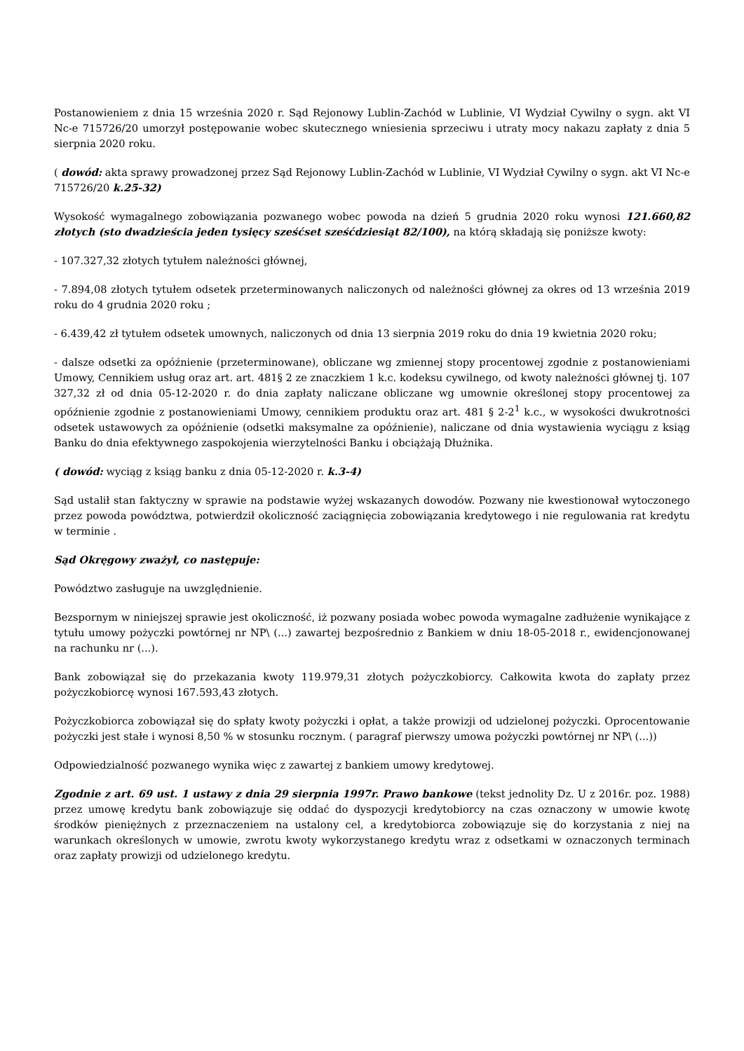Postanowieniem z dnia 15 września 2020 r. Sąd Rejonowy Lublin-Zachód w Lublinie, VI Wydział Cywilny o sygn. akt VI Nc-e 715726/20 umorzył postępowanie wobec skutecznego wniesienia sprzeciwu i utraty mocy nakazu zapłaty z dnia 5 sierpnia 2020 roku.
( dowód: akta sprawy prowadzonej przez Sąd Rejonowy Lublin-Zachód w Lublinie, VI Wydział Cywilny o sygn. akt VI Nc-e 715726/20 k.25-32)
Wysokość wymagalnego zobowiązania pozwanego wobec powoda na dzień 5 grudnia 2020 roku wynosi 121.660,82 złotych (sto dwadzieścia jeden tysięcy sześćset sześćdziesiąt 82/100), na którą składają się poniższe kwoty:
- 107.327,32 złotych tytułem należności głównej,
- 7.894,08 złotych tytułem odsetek przeterminowanych naliczonych od należności głównej za okres od 13 września 2019 roku do 4 grudnia 2020 roku ;
- 6.439,42 zł tytułem odsetek umownych, naliczonych od dnia 13 sierpnia 2019 roku do dnia 19 kwietnia 2020 roku;
- dalsze odsetki za opóźnienie (przeterminowane), obliczane wg zmiennej stopy procentowej zgodnie z postanowieniami Umowy, Cennikiem usług oraz art. art. 481§ 2 ze znaczkiem 1 k.c. kodeksu cywilnego, od kwoty należności głównej tj. 107 327,32 zł od dnia 05-12-2020 r. do dnia zapłaty naliczane obliczane wg umownie określonej stopy procentowej za opóźnienie zgodnie z postanowieniami Umowy, cennikiem produktu oraz art. 481 § 2-2<sup>1</sup> k.c., w wysokości dwukrotności odsetek ustawowych za opóźnienie (odsetki maksymalne za opóźnienie), naliczane od dnia wystawienia wyciągu z ksiąg Banku do dnia efektywnego zaspokojenia wierzytelności Banku i obciążają Dłużnika.
( dowód: wyciąg z ksiąg banku z dnia 05-12-2020 r. k.3-4)
Sąd ustalił stan faktyczny w sprawie na podstawie wyżej wskazanych dowodów. Pozwany nie kwestionował wytoczonego przez powoda powództwa, potwierdził okoliczność zaciągnięcia zobowiązania kredytowego i nie regulowania rat kredytu w terminie .
Sąd Okręgowy zważył, co następuje:
Powództwo zasługuje na uwzględnienie.
Bezspornym w niniejszej sprawie jest okoliczność, iż pozwany posiada wobec powoda wymagalne zadłużenie wynikające z tytułu umowy pożyczki powtórnej nr NP\ (...) zawartej bezpośrednio z Bankiem w dniu 18-05-2018 r., ewidencjonowanej na rachunku nr (...).
Bank zobowiązał się do przekazania kwoty 119.979,31 złotych pożyczkobiorcy. Całkowita kwota do zapłaty przez pożyczkobiorcę wynosi 167.593,43 złotych.
Pożyczkobiorca zobowiązał się do spłaty kwoty pożyczki i opłat, a także prowizji od udzielonej pożyczki. Oprocentowanie pożyczki jest stałe i wynosi 8,50 % w stosunku rocznym. ( paragraf pierwszy umowa pożyczki powtórnej nr NP\ (...))
Odpowiedzialność pozwanego wynika więc z zawartej z bankiem umowy kredytowej.
Zgodnie z art. 69 ust. 1 ustawy z dnia 29 sierpnia 1997r. Prawo bankowe (tekst jednolity Dz. U z 2016r. poz. 1988) przez umowę kredytu bank zobowiązuje się oddać do dyspozycji kredytobiorcy na czas oznaczony w umowie kwotę środków pieniężnych z przeznaczeniem na ustalony cel, a kredytobiorca zobowiązuje się do korzystania z niej na warunkach określonych w umowie, zwrotu kwoty wykorzystanego kredytu wraz z odsetkami w oznaczonych terminach oraz zapłaty prowizji od udzielonego kredytu.